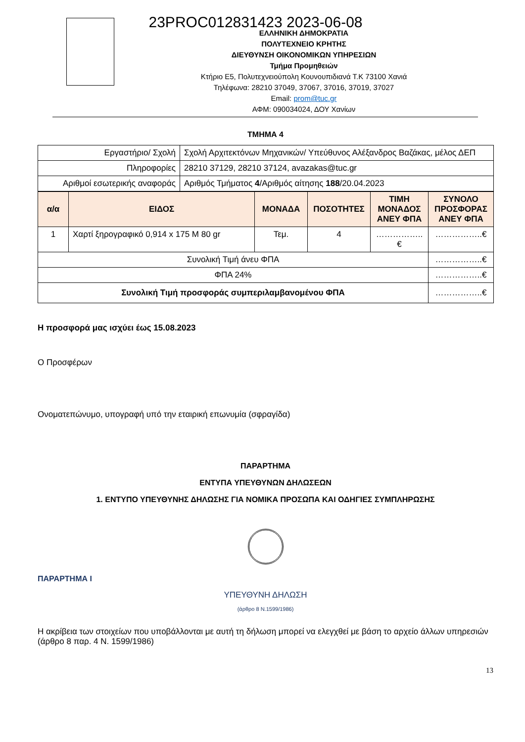23PROC012831423 2023-06-08
ΕΛΛΗΝΙΚΗ ΔΗΜΟΚΡΑΤΙΑ
ΠΟΛΥΤΕΧΝΕΙΟ ΚΡΗΤΗΣ
ΔΙΕΥΘΥΝΣΗ ΟΙΚΟΝΟΜΙΚΩΝ ΥΠΗΡΕΣΙΩΝ
Τμήμα Προμηθειών
Κτήριο Ε5, Πολυτεχνειούπολη Κουνουπιδιανά Τ.Κ 73100 Χανιά
Τηλέφωνα: 28210 37049, 37067, 37016, 37019, 37027
Email: prom@tuc.gr
ΑΦΜ: 090034024, ΔΟΥ Χανίων
ΤΜΗΜΑ 4
| Εργαστήριο/ Σχολή | Σχολή Αρχιτεκτόνων Μηχανικών/ Υπεύθυνος Αλέξανδρος Βαζάκας, μέλος ΔΕΠ |
| Πληροφορίες | 28210 37129, 28210 37124, avazakas@tuc.gr |
| Αριθμοί εσωτερικής αναφοράς | Αριθμός Τμήματος 4 /Αριθμός αίτησης 188 /20.04.2023 |
| α/α | ΕΙΔΟΣ | ΜΟΝΑΔΑ | ΠΟΣΟΤΗΤΕΣ | ΤΙΜΗ ΜΟΝΑΔΟΣ ΑΝΕΥ ΦΠΑ | ΣΥΝΟΛΟ ΠΡΟΣΦΟΡΑΣ ΑΝΕΥ ΦΠΑ |
| --- | --- | --- | --- | --- | --- |
| 1 | Χαρτί ξηρογραφικό 0,914 x 175 M 80 gr | Τεμ. | 4 | ……………..€ | ……………..€ |
| Συνολική Τιμή άνευ ΦΠΑ | | | | | ……………..€ |
| ΦΠΑ 24% | | | | | ……………..€ |
| Συνολική Τιμή προσφοράς συμπεριλαμβανομένου ΦΠΑ | | | | | ……………..€ |
Η προσφορά μας ισχύει έως 15.08.2023
Ο Προσφέρων
Ονοματεπώνυμο, υπογραφή υπό την εταιρική επωνυμία (σφραγίδα)
ΠΑΡΑΡΤΗΜΑ
ΕΝΤΥΠΑ ΥΠΕΥΘΥΝΩΝ ΔΗΛΩΣΕΩΝ
1. ΕΝΤΥΠΟ ΥΠΕΥΘΥΝΗΣ ΔΗΛΩΣΗΣ ΓΙΑ ΝΟΜΙΚΑ ΠΡΟΣΩΠΑ ΚΑΙ ΟΔΗΓΙΕΣ ΣΥΜΠΛΗΡΩΣΗΣ
ΠΑΡΑΡΤΗΜΑ Ι
ΥΠΕΥΘΥΝΗ ΔΗΛΩΣΗ
(άρθρο 8 Ν.1599/1986)
Η ακρίβεια των στοιχείων που υποβάλλονται με αυτή τη δήλωση μπορεί να ελεγχθεί με βάση το αρχείο άλλων υπηρεσιών (άρθρο 8 παρ. 4 Ν. 1599/1986)
13